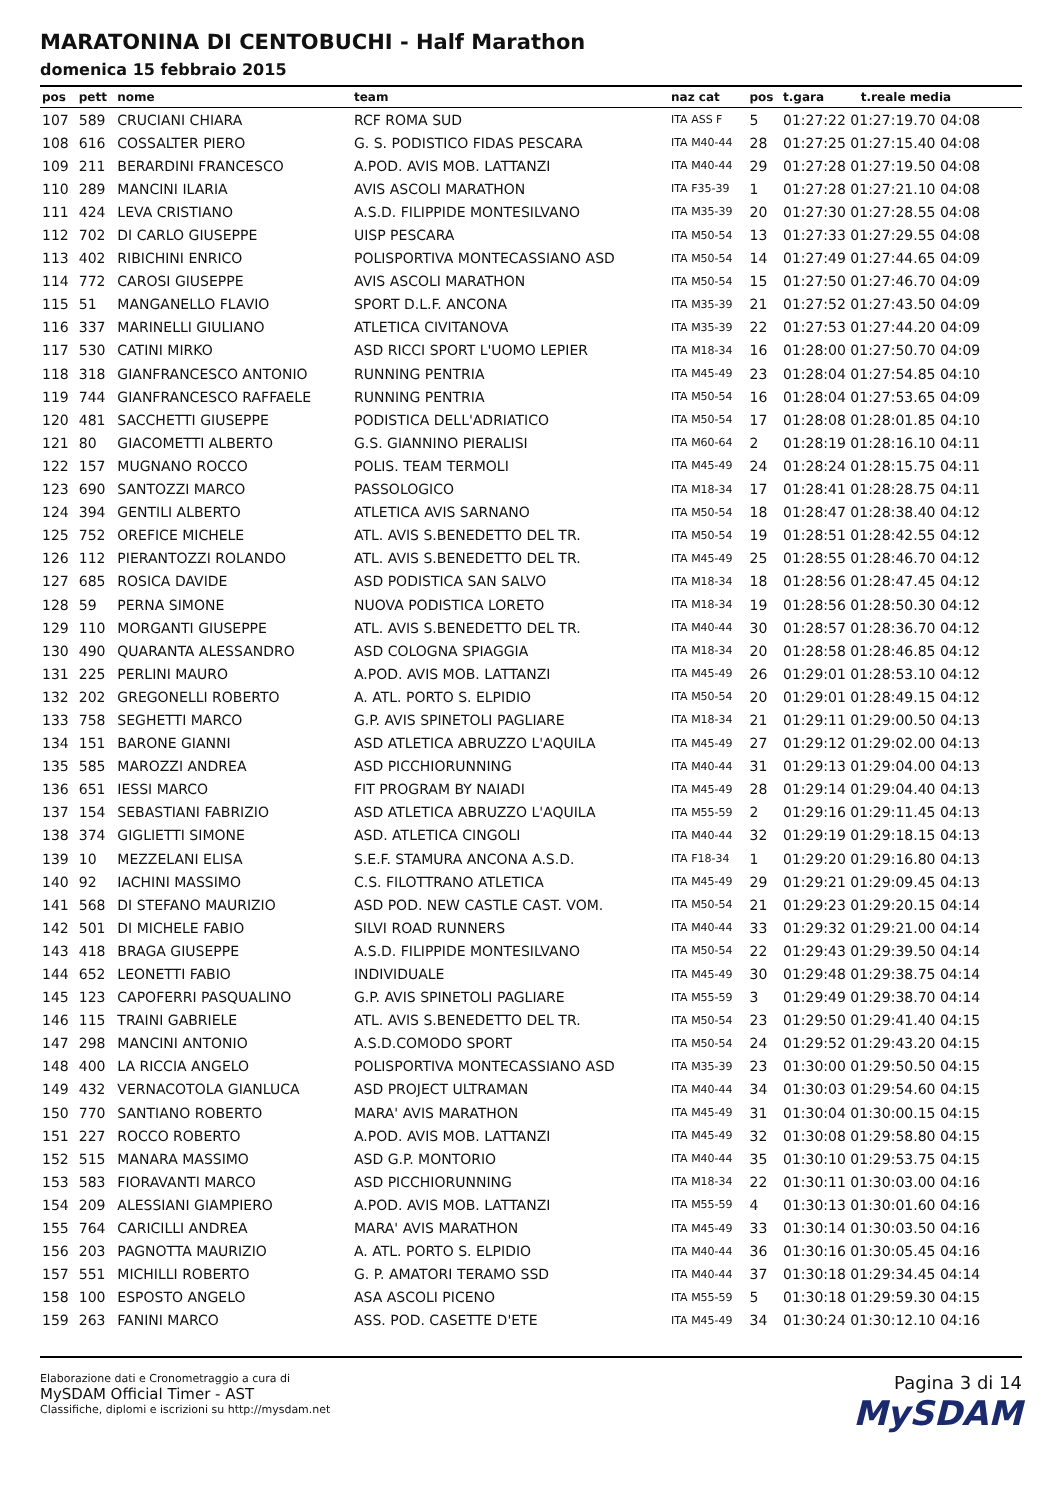MARATONINA DI CENTOBUCHI - Half Marathon
domenica 15 febbraio 2015
| pos | pett | nome | team | naz cat | pos | t.gara | t.reale media |
| --- | --- | --- | --- | --- | --- | --- | --- |
| 107 | 589 | CRUCIANI CHIARA | RCF ROMA SUD | ITA ASS F | 5 | 01:27:22 01:27:19.70 04:08 | |
| 108 | 616 | COSSALTER PIERO | G. S. PODISTICO FIDAS PESCARA | ITA M40-44 | 28 | 01:27:25 01:27:15.40 04:08 | |
| 109 | 211 | BERARDINI FRANCESCO | A.POD. AVIS MOB. LATTANZI | ITA M40-44 | 29 | 01:27:28 01:27:19.50 04:08 | |
| 110 | 289 | MANCINI ILARIA | AVIS ASCOLI MARATHON | ITA F35-39 | 1 | 01:27:28 01:27:21.10 04:08 | |
| 111 | 424 | LEVA CRISTIANO | A.S.D. FILIPPIDE MONTESILVANO | ITA M35-39 | 20 | 01:27:30 01:27:28.55 04:08 | |
| 112 | 702 | DI CARLO GIUSEPPE | UISP PESCARA | ITA M50-54 | 13 | 01:27:33 01:27:29.55 04:08 | |
| 113 | 402 | RIBICHINI ENRICO | POLISPORTIVA MONTECASSIANO ASD | ITA M50-54 | 14 | 01:27:49 01:27:44.65 04:09 | |
| 114 | 772 | CAROSI GIUSEPPE | AVIS ASCOLI MARATHON | ITA M50-54 | 15 | 01:27:50 01:27:46.70 04:09 | |
| 115 | 51 | MANGANELLO FLAVIO | SPORT D.L.F. ANCONA | ITA M35-39 | 21 | 01:27:52 01:27:43.50 04:09 | |
| 116 | 337 | MARINELLI GIULIANO | ATLETICA CIVITANOVA | ITA M35-39 | 22 | 01:27:53 01:27:44.20 04:09 | |
| 117 | 530 | CATINI MIRKO | ASD RICCI SPORT L'UOMO LEPIER | ITA M18-34 | 16 | 01:28:00 01:27:50.70 04:09 | |
| 118 | 318 | GIANFRANCESCO ANTONIO | RUNNING PENTRIA | ITA M45-49 | 23 | 01:28:04 01:27:54.85 04:10 | |
| 119 | 744 | GIANFRANCESCO RAFFAELE | RUNNING PENTRIA | ITA M50-54 | 16 | 01:28:04 01:27:53.65 04:09 | |
| 120 | 481 | SACCHETTI GIUSEPPE | PODISTICA DELL'ADRIATICO | ITA M50-54 | 17 | 01:28:08 01:28:01.85 04:10 | |
| 121 | 80 | GIACOMETTI ALBERTO | G.S. GIANNINO PIERALISI | ITA M60-64 | 2 | 01:28:19 01:28:16.10 04:11 | |
| 122 | 157 | MUGNANO ROCCO | POLIS. TEAM TERMOLI | ITA M45-49 | 24 | 01:28:24 01:28:15.75 04:11 | |
| 123 | 690 | SANTOZZI MARCO | PASSOLOGICO | ITA M18-34 | 17 | 01:28:41 01:28:28.75 04:11 | |
| 124 | 394 | GENTILI ALBERTO | ATLETICA AVIS SARNANO | ITA M50-54 | 18 | 01:28:47 01:28:38.40 04:12 | |
| 125 | 752 | OREFICE MICHELE | ATL. AVIS S.BENEDETTO DEL TR. | ITA M50-54 | 19 | 01:28:51 01:28:42.55 04:12 | |
| 126 | 112 | PIERANTOZZI ROLANDO | ATL. AVIS S.BENEDETTO DEL TR. | ITA M45-49 | 25 | 01:28:55 01:28:46.70 04:12 | |
| 127 | 685 | ROSICA DAVIDE | ASD PODISTICA SAN SALVO | ITA M18-34 | 18 | 01:28:56 01:28:47.45 04:12 | |
| 128 | 59 | PERNA SIMONE | NUOVA PODISTICA LORETO | ITA M18-34 | 19 | 01:28:56 01:28:50.30 04:12 | |
| 129 | 110 | MORGANTI GIUSEPPE | ATL. AVIS S.BENEDETTO DEL TR. | ITA M40-44 | 30 | 01:28:57 01:28:36.70 04:12 | |
| 130 | 490 | QUARANTA ALESSANDRO | ASD COLOGNA SPIAGGIA | ITA M18-34 | 20 | 01:28:58 01:28:46.85 04:12 | |
| 131 | 225 | PERLINI MAURO | A.POD. AVIS MOB. LATTANZI | ITA M45-49 | 26 | 01:29:01 01:28:53.10 04:12 | |
| 132 | 202 | GREGONELLI ROBERTO | A. ATL. PORTO S. ELPIDIO | ITA M50-54 | 20 | 01:29:01 01:28:49.15 04:12 | |
| 133 | 758 | SEGHETTI MARCO | G.P. AVIS SPINETOLI PAGLIARE | ITA M18-34 | 21 | 01:29:11 01:29:00.50 04:13 | |
| 134 | 151 | BARONE GIANNI | ASD ATLETICA ABRUZZO L'AQUILA | ITA M45-49 | 27 | 01:29:12 01:29:02.00 04:13 | |
| 135 | 585 | MAROZZI ANDREA | ASD PICCHIORUNNING | ITA M40-44 | 31 | 01:29:13 01:29:04.00 04:13 | |
| 136 | 651 | IESSI MARCO | FIT PROGRAM BY NAIADI | ITA M45-49 | 28 | 01:29:14 01:29:04.40 04:13 | |
| 137 | 154 | SEBASTIANI FABRIZIO | ASD ATLETICA ABRUZZO L'AQUILA | ITA M55-59 | 2 | 01:29:16 01:29:11.45 04:13 | |
| 138 | 374 | GIGLIETTI SIMONE | ASD. ATLETICA CINGOLI | ITA M40-44 | 32 | 01:29:19 01:29:18.15 04:13 | |
| 139 | 10 | MEZZELANI ELISA | S.E.F. STAMURA ANCONA A.S.D. | ITA F18-34 | 1 | 01:29:20 01:29:16.80 04:13 | |
| 140 | 92 | IACHINI MASSIMO | C.S. FILOTTRANO ATLETICA | ITA M45-49 | 29 | 01:29:21 01:29:09.45 04:13 | |
| 141 | 568 | DI STEFANO MAURIZIO | ASD POD. NEW CASTLE CAST. VOM. | ITA M50-54 | 21 | 01:29:23 01:29:20.15 04:14 | |
| 142 | 501 | DI MICHELE FABIO | SILVI ROAD RUNNERS | ITA M40-44 | 33 | 01:29:32 01:29:21.00 04:14 | |
| 143 | 418 | BRAGA GIUSEPPE | A.S.D. FILIPPIDE MONTESILVANO | ITA M50-54 | 22 | 01:29:43 01:29:39.50 04:14 | |
| 144 | 652 | LEONETTI FABIO | INDIVIDUALE | ITA M45-49 | 30 | 01:29:48 01:29:38.75 04:14 | |
| 145 | 123 | CAPOFERRI PASQUALINO | G.P. AVIS SPINETOLI PAGLIARE | ITA M55-59 | 3 | 01:29:49 01:29:38.70 04:14 | |
| 146 | 115 | TRAINI GABRIELE | ATL. AVIS S.BENEDETTO DEL TR. | ITA M50-54 | 23 | 01:29:50 01:29:41.40 04:15 | |
| 147 | 298 | MANCINI ANTONIO | A.S.D.COMODO SPORT | ITA M50-54 | 24 | 01:29:52 01:29:43.20 04:15 | |
| 148 | 400 | LA RICCIA ANGELO | POLISPORTIVA MONTECASSIANO ASD | ITA M35-39 | 23 | 01:30:00 01:29:50.50 04:15 | |
| 149 | 432 | VERNACOTOLA GIANLUCA | ASD PROJECT ULTRAMAN | ITA M40-44 | 34 | 01:30:03 01:29:54.60 04:15 | |
| 150 | 770 | SANTIANO ROBERTO | MARA' AVIS MARATHON | ITA M45-49 | 31 | 01:30:04 01:30:00.15 04:15 | |
| 151 | 227 | ROCCO ROBERTO | A.POD. AVIS MOB. LATTANZI | ITA M45-49 | 32 | 01:30:08 01:29:58.80 04:15 | |
| 152 | 515 | MANARA MASSIMO | ASD G.P. MONTORIO | ITA M40-44 | 35 | 01:30:10 01:29:53.75 04:15 | |
| 153 | 583 | FIORAVANTI MARCO | ASD PICCHIORUNNING | ITA M18-34 | 22 | 01:30:11 01:30:03.00 04:16 | |
| 154 | 209 | ALESSIANI GIAMPIERO | A.POD. AVIS MOB. LATTANZI | ITA M55-59 | 4 | 01:30:13 01:30:01.60 04:16 | |
| 155 | 764 | CARICILLI ANDREA | MARA' AVIS MARATHON | ITA M45-49 | 33 | 01:30:14 01:30:03.50 04:16 | |
| 156 | 203 | PAGNOTTA MAURIZIO | A. ATL. PORTO S. ELPIDIO | ITA M40-44 | 36 | 01:30:16 01:30:05.45 04:16 | |
| 157 | 551 | MICHILLI ROBERTO | G. P. AMATORI TERAMO SSD | ITA M40-44 | 37 | 01:30:18 01:29:34.45 04:14 | |
| 158 | 100 | ESPOSTO ANGELO | ASA ASCOLI PICENO | ITA M55-59 | 5 | 01:30:18 01:29:59.30 04:15 | |
| 159 | 263 | FANINI MARCO | ASS. POD. CASETTE D'ETE | ITA M45-49 | 34 | 01:30:24 01:30:12.10 04:16 | |
Elaborazione dati e Cronometraggio a cura di
MySDAM Official Timer - AST
Classifiche, diplomi e iscrizioni su http://mysdam.net
Pagina 3 di 14
MySDAM